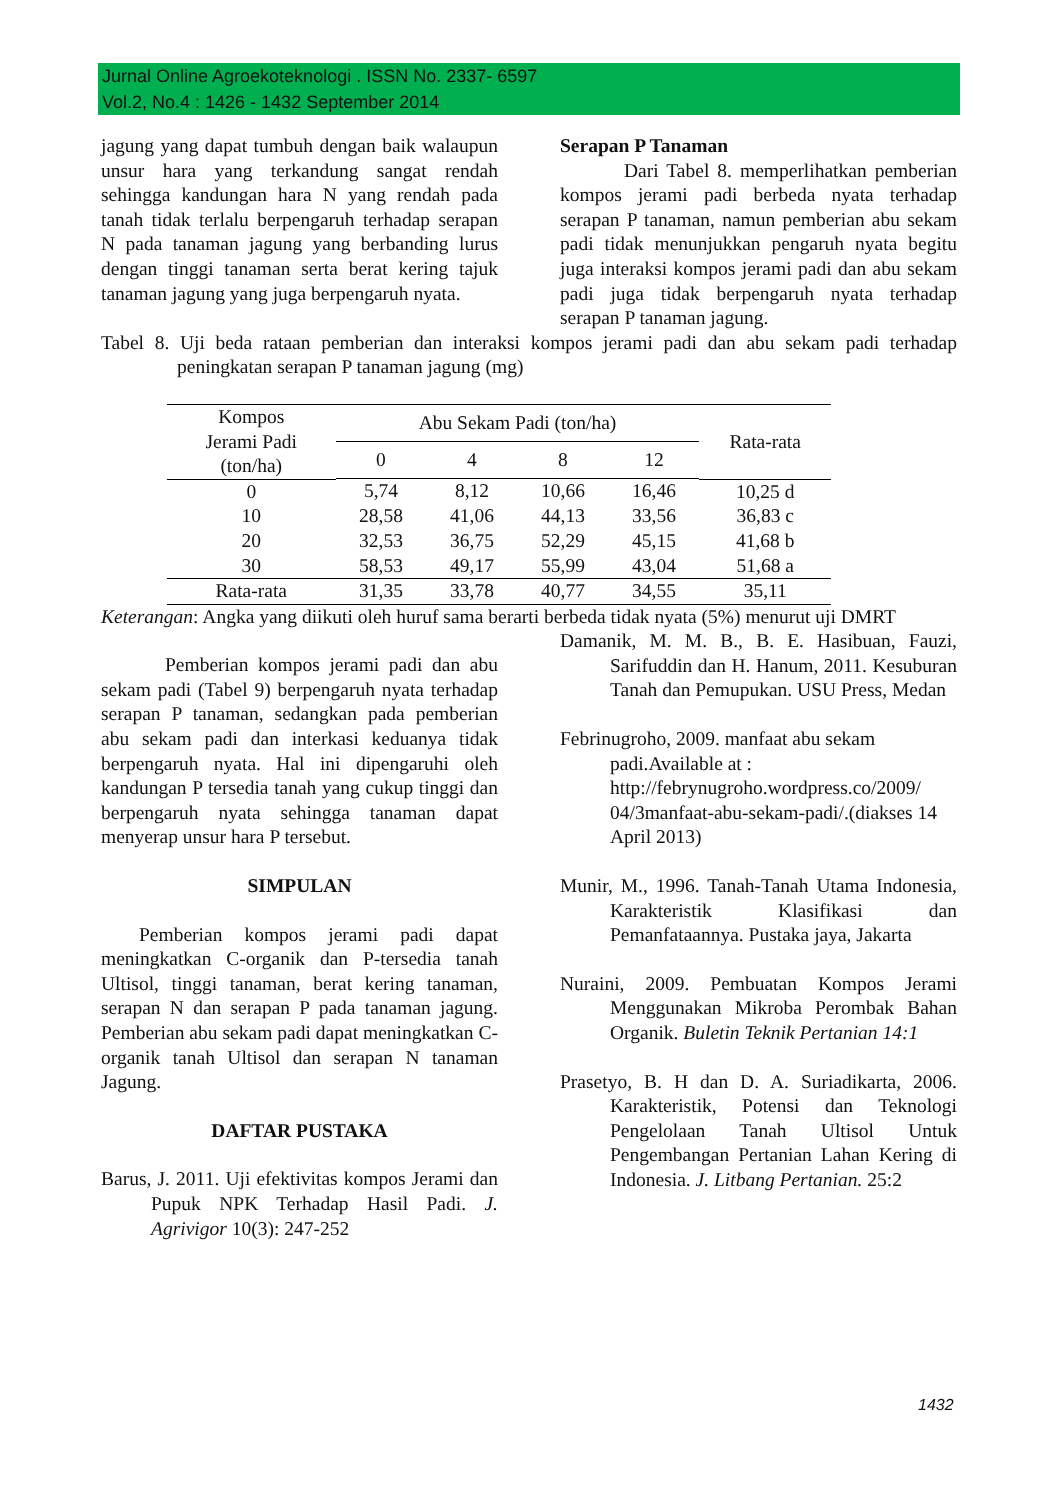Jurnal Online Agroekoteknologi . ISSN No. 2337- 6597
Vol.2, No.4 : 1426 - 1432 September 2014
jagung yang dapat tumbuh dengan baik walaupun unsur hara yang terkandung sangat rendah sehingga kandungan hara N yang rendah pada tanah tidak terlalu berpengaruh terhadap serapan N pada tanaman jagung yang berbanding lurus dengan tinggi tanaman serta berat kering tajuk tanaman jagung yang juga berpengaruh nyata.
Serapan P Tanaman
Dari Tabel 8. memperlihatkan pemberian kompos jerami padi berbeda nyata terhadap serapan P tanaman, namun pemberian abu sekam padi tidak menunjukkan pengaruh nyata begitu juga interaksi kompos jerami padi dan abu sekam padi juga tidak berpengaruh nyata terhadap serapan P tanaman jagung.
Tabel 8. Uji beda rataan pemberian dan interaksi kompos jerami padi dan abu sekam padi terhadap peningkatan serapan P tanaman jagung (mg)
| Kompos Jerami Padi (ton/ha) | Abu Sekam Padi (ton/ha) | | | | Rata-rata |
| --- | --- | --- | --- | --- | --- |
| | 0 | 4 | 8 | 12 | |
| 0 | 5,74 | 8,12 | 10,66 | 16,46 | 10,25 d |
| 10 | 28,58 | 41,06 | 44,13 | 33,56 | 36,83 c |
| 20 | 32,53 | 36,75 | 52,29 | 45,15 | 41,68 b |
| 30 | 58,53 | 49,17 | 55,99 | 43,04 | 51,68 a |
| Rata-rata | 31,35 | 33,78 | 40,77 | 34,55 | 35,11 |
Keterangan: Angka yang diikuti oleh huruf sama berarti berbeda tidak nyata (5%) menurut uji DMRT
Pemberian kompos jerami padi dan abu sekam padi (Tabel 9) berpengaruh nyata terhadap serapan P tanaman, sedangkan pada pemberian abu sekam padi dan interkasi keduanya tidak berpengaruh nyata. Hal ini dipengaruhi oleh kandungan P tersedia tanah yang cukup tinggi dan berpengaruh nyata sehingga tanaman dapat menyerap unsur hara P tersebut.
SIMPULAN
Pemberian kompos jerami padi dapat meningkatkan C-organik dan P-tersedia tanah Ultisol, tinggi tanaman, berat kering tanaman, serapan N dan serapan P pada tanaman jagung. Pemberian abu sekam padi dapat meningkatkan C-organik tanah Ultisol dan serapan N tanaman Jagung.
DAFTAR PUSTAKA
Barus, J. 2011. Uji efektivitas kompos Jerami dan Pupuk NPK Terhadap Hasil Padi. J. Agrivigor 10(3): 247-252
Damanik, M. M. B., B. E. Hasibuan, Fauzi, Sarifuddin dan H. Hanum, 2011. Kesuburan Tanah dan Pemupukan. USU Press, Medan
Febrinugroho, 2009. manfaat abu sekam padi.Available at : http://febrynugroho.wordpress.co/2009/ 04/3manfaat-abu-sekam-padi/.(diakses 14 April 2013)
Munir, M., 1996. Tanah-Tanah Utama Indonesia, Karakteristik Klasifikasi dan Pemanfataannya. Pustaka jaya, Jakarta
Nuraini, 2009. Pembuatan Kompos Jerami Menggunakan Mikroba Perombak Bahan Organik. Buletin Teknik Pertanian 14:1
Prasetyo, B. H dan D. A. Suriadikarta, 2006. Karakteristik, Potensi dan Teknologi Pengelolaan Tanah Ultisol Untuk Pengembangan Pertanian Lahan Kering di Indonesia. J. Litbang Pertanian. 25:2
1432